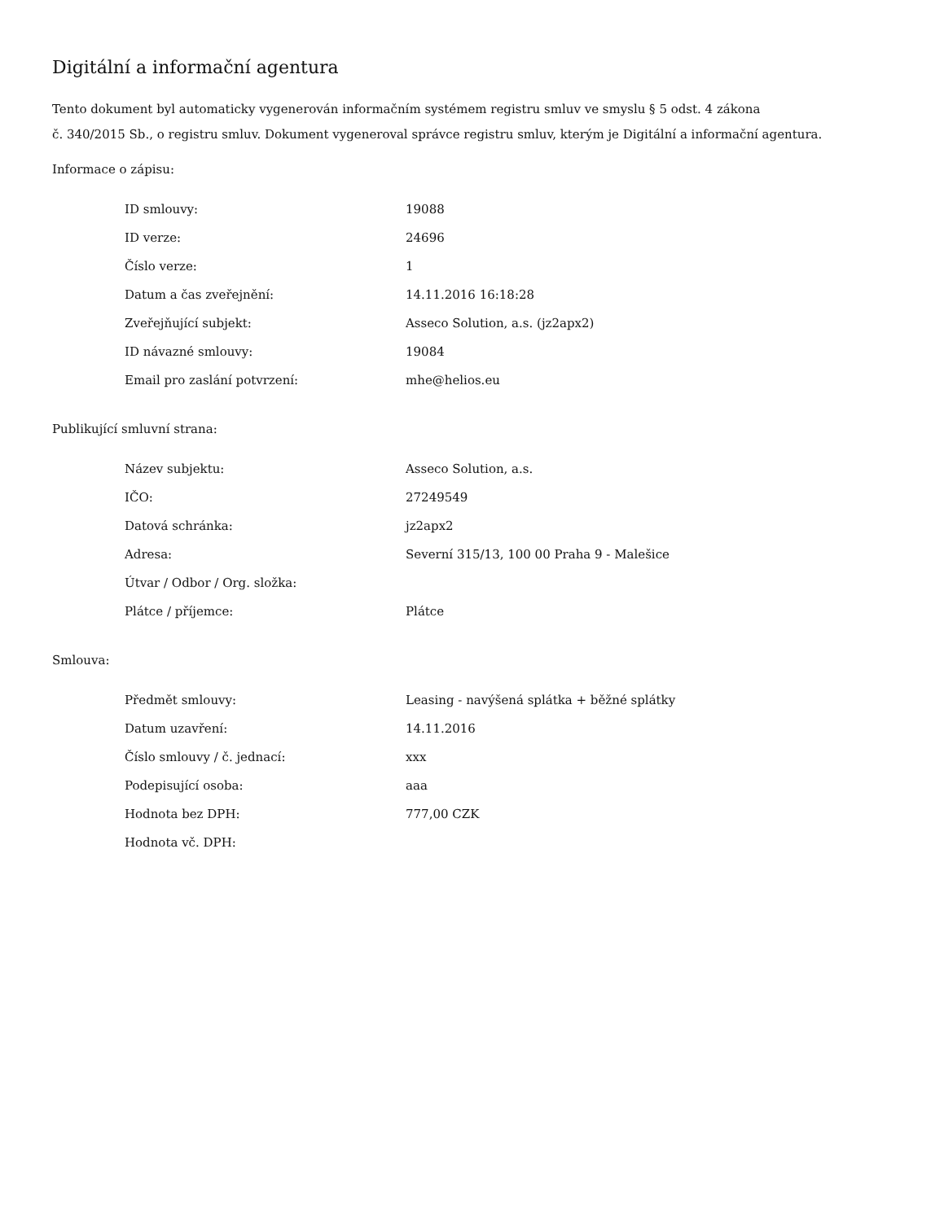Digitální a informační agentura
Tento dokument byl automaticky vygenerován informačním systémem registru smluv ve smyslu § 5 odst. 4 zákona
č. 340/2015 Sb., o registru smluv. Dokument vygeneroval správce registru smluv, kterým je Digitální a informační agentura.
Informace o zápisu:
| ID smlouvy: | 19088 |
| ID verze: | 24696 |
| Číslo verze: | 1 |
| Datum a čas zveřejnění: | 14.11.2016 16:18:28 |
| Zveřejňující subjekt: | Asseco Solution, a.s. (jz2apx2) |
| ID návazné smlouvy: | 19084 |
| Email pro zaslání potvrzení: | mhe@helios.eu |
Publikující smluvní strana:
| Název subjektu: | Asseco Solution, a.s. |
| IČO: | 27249549 |
| Datová schránka: | jz2apx2 |
| Adresa: | Severní 315/13, 100 00 Praha 9 - Malešice |
| Útvar / Odbor / Org. složka: | |
| Plátce / příjemce: | Plátce |
Smlouva:
| Předmět smlouvy: | Leasing - navýšená splátka + běžné splátky |
| Datum uzavření: | 14.11.2016 |
| Číslo smlouvy / č. jednací: | xxx |
| Podepisující osoba: | aaa |
| Hodnota bez DPH: | 777,00 CZK |
| Hodnota vč. DPH: | |